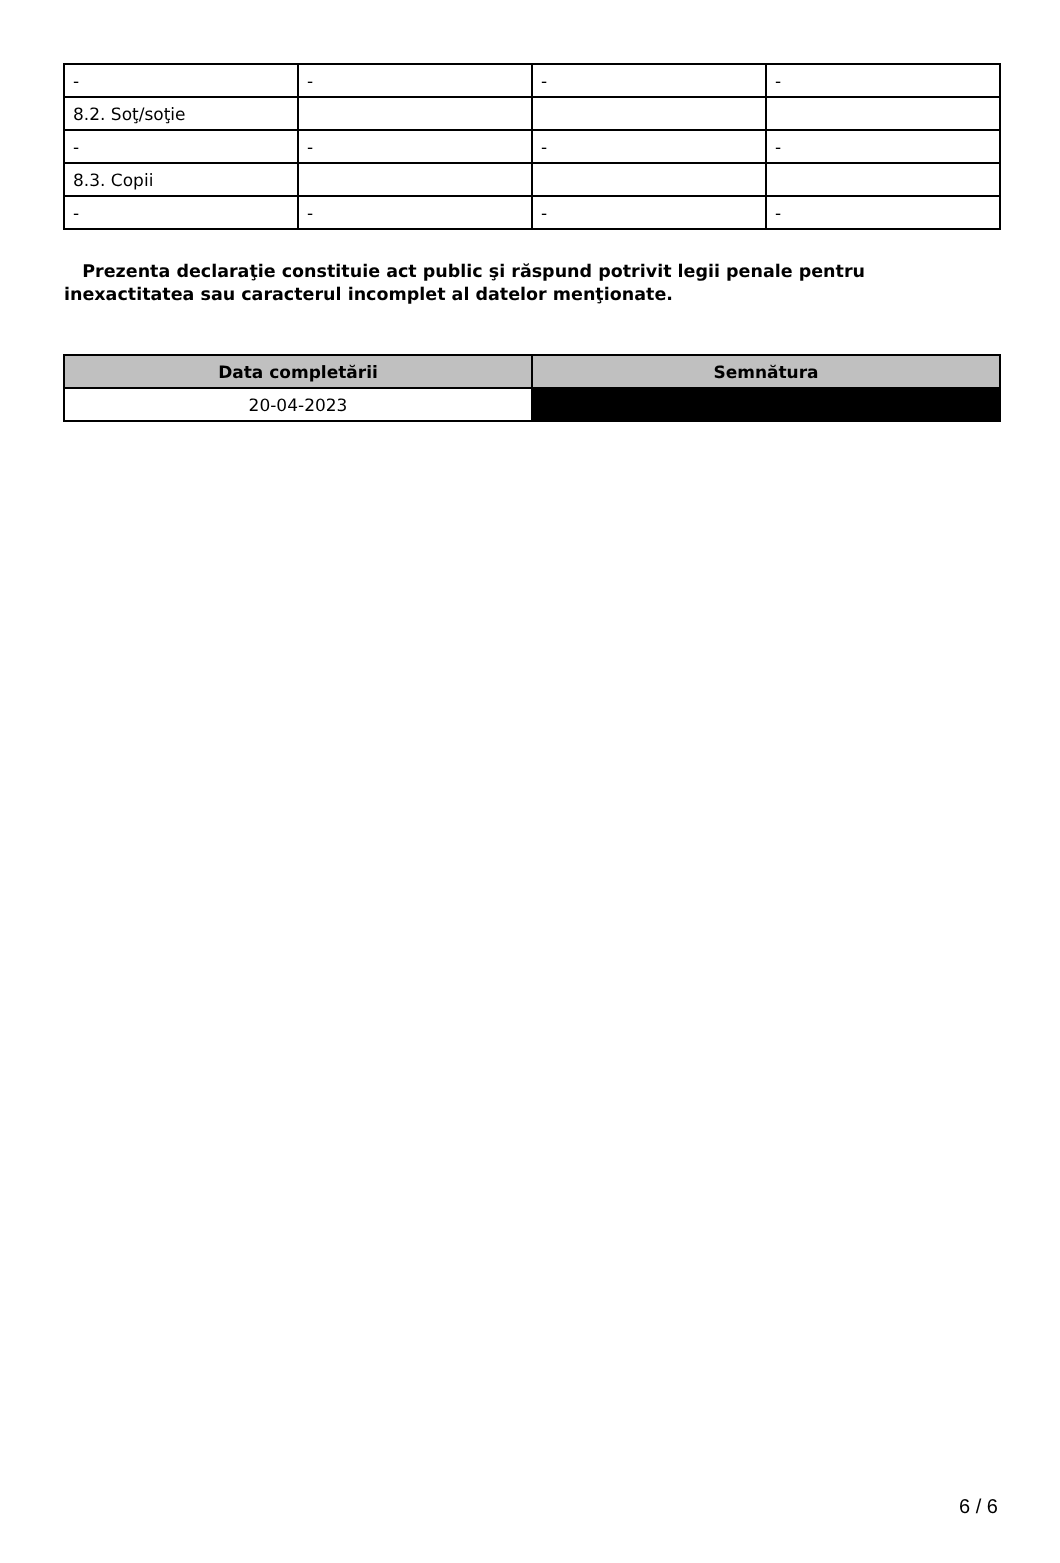| - | - | - | - |
| 8.2. Soţ/soţie | | | |
| - | - | - | - |
| 8.3. Copii | | | |
| - | - | - | - |
Prezenta declaraţie constituie act public şi răspund potrivit legii penale pentru inexactitatea sau caracterul incomplet al datelor menţionate.
| Data completării | Semnătura |
| --- | --- |
| 20-04-2023 | |
6 / 6